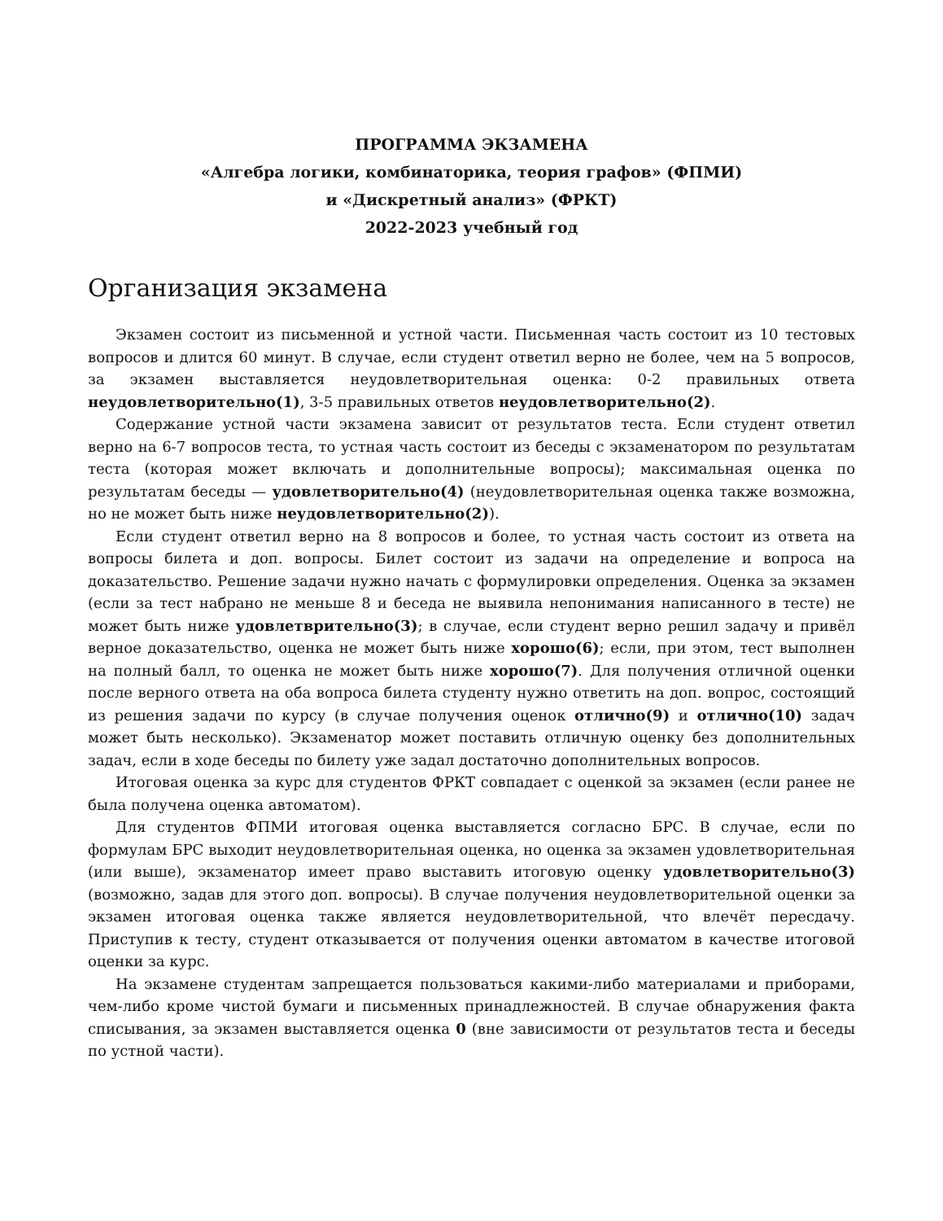ПРОГРАММА ЭКЗАМЕНА
«Алгебра логики, комбинаторика, теория графов» (ФПМИ)
и «Дискретный анализ» (ФРКТ)
2022-2023 учебный год
Организация экзамена
Экзамен состоит из письменной и устной части. Письменная часть состоит из 10 тестовых вопросов и длится 60 минут. В случае, если студент ответил верно не более, чем на 5 вопросов, за экзамен выставляется неудовлетворительная оценка: 0-2 правильных ответа неудовлетворительно(1), 3-5 правильных ответов неудовлетворительно(2).
Содержание устной части экзамена зависит от результатов теста. Если студент ответил верно на 6-7 вопросов теста, то устная часть состоит из беседы с экзаменатором по результатам теста (которая может включать и дополнительные вопросы); максимальная оценка по результатам беседы — удовлетворительно(4) (неудовлетворительная оценка также возможна, но не может быть ниже неудовлетворительно(2)).
Если студент ответил верно на 8 вопросов и более, то устная часть состоит из ответа на вопросы билета и доп. вопросы. Билет состоит из задачи на определение и вопроса на доказательство. Решение задачи нужно начать с формулировки определения. Оценка за экзамен (если за тест набрано не меньше 8 и беседа не выявила непонимания написанного в тесте) не может быть ниже удовлетврительно(3); в случае, если студент верно решил задачу и привёл верное доказательство, оценка не может быть ниже хорошо(6); если, при этом, тест выполнен на полный балл, то оценка не может быть ниже хорошо(7). Для получения отличной оценки после верного ответа на оба вопроса билета студенту нужно ответить на доп. вопрос, состоящий из решения задачи по курсу (в случае получения оценок отлично(9) и отлично(10) задач может быть несколько). Экзаменатор может поставить отличную оценку без дополнительных задач, если в ходе беседы по билету уже задал достаточно дополнительных вопросов.
Итоговая оценка за курс для студентов ФРКТ совпадает с оценкой за экзамен (если ранее не была получена оценка автоматом).
Для студентов ФПМИ итоговая оценка выставляется согласно БРС. В случае, если по формулам БРС выходит неудовлетворительная оценка, но оценка за экзамен удовлетворительная (или выше), экзаменатор имеет право выставить итоговую оценку удовлетворительно(3) (возможно, задав для этого доп. вопросы). В случае получения неудовлетворительной оценки за экзамен итоговая оценка также является неудовлетворительной, что влечёт пересдачу. Приступив к тесту, студент отказывается от получения оценки автоматом в качестве итоговой оценки за курс.
На экзамене студентам запрещается пользоваться какими-либо материалами и приборами, чем-либо кроме чистой бумаги и письменных принадлежностей. В случае обнаружения факта списывания, за экзамен выставляется оценка 0 (вне зависимости от результатов теста и беседы по устной части).